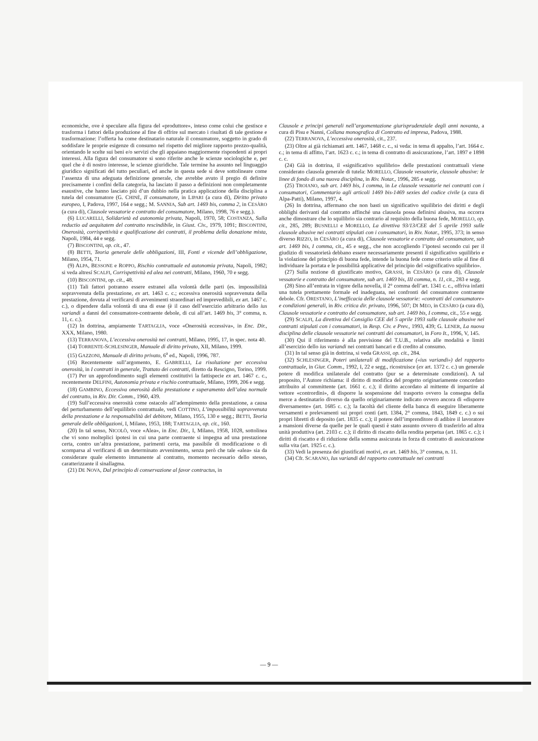economiche, ove è speculare alla figura del «produttore», inteso come colui che gestisce e trasforma i fattori della produzione al fine di offrire sul mercato i risultati di tale gestione e trasformazione: l’offerta ha come destinatario naturale il consumatore, soggetto in grado di soddisfare le proprie esigenze di consumo nel rispetto del migliore rapporto prezzo-qualità, orientando le scelte sui beni e/o servizi che gli appaiano maggiormente rispondenti ai propri interessi. Alla figura del consumatore si sono riferite anche le scienze sociologiche e, per quel che è di nostro interesse, le scienze giuridiche. Tale termine ha assunto nel linguaggio giuridico significati del tutto peculiari, ed anche in questa sede si deve sottolineare come l’assenza di una adeguata definizione generale, che avrebbe avuto il pregio di definire precisamente i confini della categoria, ha lasciato il passo a definizioni non completamente esaustive, che hanno lasciato piú d’un dubbio nella pratica applicazione della disciplina a tutela del consumatore (G. CHINÈ, Il consumatore, in LIPARI (a cura di), Diritto privato europeo, I, Padova, 1997, 164 e segg.; M. SANNIA, Sub art. 1469 bis, comma 2, in CESÀRO (a cura di), Clausole vessatorie e contratto del consumatore, Milano, 1998, 76 e segg.).
(6) LUCARELLI, Solidarietà ed autonomia privata, Napoli, 1970, 58; COSTANZA, Sulla reductio ad aequitatem del contratto rescindibile, in Giust. Civ., 1979, 1091; BISCONTINI, Onerosità, corrispettività e qualificazione dei contratti, il problema della donazione mista, Napoli, 1984, 44 e segg.
(7) BISCONTINI, op. cit., 47.
(8) BETTI, Teoria generale delle obbligazioni, III, Fonti e vicende dell’obbligazione, Milano, 1954, 71.
(9) ALPA, BESSONE e ROPPO, Rischio contrattuale ed autonomia privata, Napoli, 1982; si veda altresí SCALFI, Corrispettività ed alea nei contratti, Milano, 1960, 70 e segg.
(10) BISCONTINI, op. cit., 48.
(11) Tali fattori potranno essere estranei alla volontà delle parti (es. impossibilità sopravvenuta della prestazione, ex art. 1463 c. c.; eccessiva onerosità sopravvenuta della prestazione, dovuta al verificarsi di avvenimenti straordinari ed imprevedibili, ex art. 1467 c. c.), o dipendere dalla volontà di una di esse (è il caso dell’esercizio arbitrario dello ius variandi a danni del consumatore-contraente debole, di cui all’art. 1469 bis, 3° comma, n. 11, c. c.).
(12) In dottrina, ampiamente TARTAGLIA, voce «Onerosità eccessiva», in Enc. Dir., XXX, Milano, 1980.
(13) TERRANOVA, L’eccessiva onerosità nei contratti, Milano, 1995, 17, in spec. nota 40.
(14) TORRENTE-SCHLESINGER, Manuale di diritto privato, XII, Milano, 1999.
(15) GAZZONI, Manuale di diritto privato, 6<sup>a</sup> ed., Napoli, 1996, 787.
(16) Recentemente sull’argomento, E. GABRIELLI, La risoluzione per eccessiva onerosità, in I contratti in generale, Trattato dei contratti, diretto da Rescigno, Torino, 1999.
(17) Per un approfondimento sugli elementi costitutivi la fattispecie ex art. 1467 c. c., recentemente DELFINI, Autonomia privata e rischio contrattuale, Milano, 1999, 206 e segg.
(18) GAMBINO, Eccessiva onerosità della prestazione e superamento dell’alea normale del contratto, in Riv. Dir. Comm., 1960, 439.
(19) Sull’eccessiva onerosità come ostacolo all’adempimento della prestazione, a causa del perturbamento dell’equilibrio contrattuale, vedi COTTINO, L’impossibilità sopravvenuta della prestazione e la responsabilità del debitore, Milano, 1955, 130 e segg.; BETTI, Teoria generale delle obbligazioni, I, Milano, 1953, 188; TARTAGLIA, op. cit., 160.
(20) In tal senso, NICOLÒ, voce «Alea», in Enc. Dir., I, Milano, 1958, 1028, sottolinea che vi sono molteplici ipotesi in cui una parte contraente si impegna ad una prestazione certa, contro un’altra prestazione, parimenti certa, ma passibile di modificazione o di scomparsa al verificarsi di un determinato avvenimento, senza però che tale «alea» sia da considerare quale elemento immanente al contratto, momento necessario dello stesso, caratterizzante il sinallagma.
(21) DE NOVA, Dal principio di conservazione al favor contractus, in
Clausole e principi generali nell’argomentazione giurisprudenziale degli anni novanta, a cura di Pisu e Nanni, Collana monografica di Contratto ed impresa, Padova, 1988.
(22) TERRANOVA, L’eccessiva onerosità, cit., 237.
(23) Oltre ai già richiamati artt. 1467, 1468 c. c., si veda: in tema di appalto, l’art. 1664 c. c.; in tema di affitto, l’art. 1623 c. c.; in tema di contratto di assicurazione, l’art. 1897 e 1898 c. c.
(24) Già in dottrina, il «significativo squilibrio» delle prestazioni contrattuali viene considerato clausola generale di tutela: MORELLO, Clausole vessatorie, clausole abusive: le linee di fondo di una nuova disciplina, in Riv. Notar., 1996, 285 e segg.
(25) TROIANO, sub art. 1469 bis, I comma, in Le clausole vessatorie nei contratti con i consumatori, Commentario agli articoli 1469 bis-1469 sexies del codice civile (a cura di Alpa-Patti), Milano, 1997, 4.
(26) In dottrina, affermano che non basti un significativo squilibrio dei diritti e degli obblighi derivanti dal contratto affinché una clausola possa definirsi abusiva, ma occorra anche dimostrare che lo squilibrio sia contrario al requisito della buona fede, MORELLO, op. cit., 285, 289; BUSNELLI e MORELLO, La direttiva 93/13/CEE del 5 aprile 1993 sulle clausole abusive nei contratti stipulati con i consumatori, in Riv. Notar., 1995, 373; in senso diverso RIZZO, in CESÀRO (a cura di), Clausole vessatorie e contratto del consumatore, sub art. 1469 bis, I comma, cit., 45 e segg., che non accogliendo l’ipotesi secondo cui per il giudizio di vessatorietà debbano essere necessariamente presenti il significativo squilibrio e la violazione del principio di buona fede, intende la buona fede come criterio utile al fine di individuare la portata e le possibilità applicative del principio del «significativo squilibrio».
(27) Sulla nozione di giustificato motivo, GRASSI, in CESÀRO (a cura di), Clausole vessatorie e contratto del consumatore, sub art. 1469 bis, III comma, n. 11, cit., 283 e segg.
(28) Sino all’entrata in vigore della novella, il 2° comma dell’art. 1341 c. c., offriva infatti una tutela prettamente formale ed inadeguata, nei confronti del consumatore contraente debole. Cfr. ORESTANO, L’inefficacia delle clausole vessatorie: «contratti del consumatore» e condizioni generali, in Riv. critica dir. privato, 1996, 507; DI MEO, in CESÀRO (a cura di), Clausole vessatorie e contratto del consumatore, sub art. 1469 bis, I comma, cit., 55 e segg.
(29) SCALFI, La direttiva del Consiglio CEE del 5 aprile 1993 sulle clausole abusive nei contratti stipulati con i consumatori, in Resp. Civ. e Prev., 1993, 439; G. LENER, La nuova disciplina delle clausole vessatorie nei contratti dei consumatori, in Foro It., 1996, V, 145.
(30) Qui il riferimento è alla previsione del T.U.B., relativa alle modalità e limiti all’esercizio dello ius variandi nei contratti bancari e di credito al consumo.
(31) In tal senso già in dottrina, si veda GRASSI, op. cit., 284.
(32) SCHLESINGER, Poteri unilaterali di modificazione («ius variandi») del rapporto contrattuale, in Giur. Comm., 1992, I, 22 e segg., ricostruisce (ex art. 1372 c. c.) un generale potere di modifica unilaterale del contratto (pur se a determinate condizioni). A tal proposito, l’Autore richiama: il diritto di modifica del progetto originariamente concordato attribuito al committente (art. 1661 c. c.); il diritto accordato al mittente di impartire al vettore «contrordini», di disporre la sospensione del trasporto ovvero la consegna della merce a destinatario diverso da quello originariamente indicato ovvero ancora di «disporre diversamente» (art. 1685 c. c.); la facoltà del cliente della banca di eseguire liberamente versamenti e prelevamenti sui propri conti (artt. 1384, 2° comma, 1843, 1849 c. c.) o sui propri libretti di deposito (art. 1835 c. c.); il potere dell’imprenditore di adibire il lavoratore a mansioni diverse da quelle per le quali questi è stato assunto ovvero di trasferirlo ad altra unità produttiva (art. 2103 c. c.); il diritto di riscatto della rendita perpetua (art. 1865 c. c.); i diritti di riscatto e di riduzione della somma assicurata in forza di contratto di assicurazione sulla vita (art. 1925 c. c.).
(33) Vedi la presenza dei giustificati motivi, ex art. 1469 bis, 3° comma, n. 11.
(34) Cfr. SCARANO, Ius variandi del rapporto contrattuale nei contratti
— 9 —